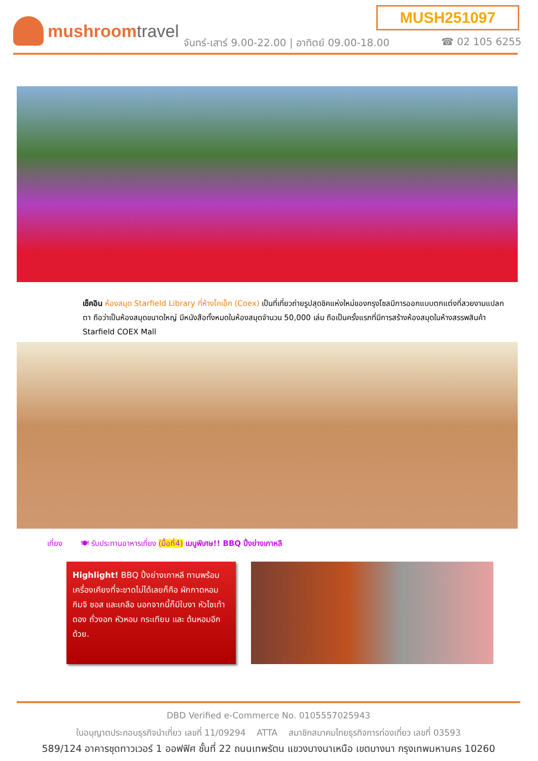MUSH251097
mushroomtravel
จันทร์-เสาร์ 9.00-22.00 | อาทิตย์ 09.00-18.00
☎ 02 105 6255
เช็คอิน ห้องสมุด Starfield Library ที่ห้างโคเอ็ก (Coex) เป็นที่เที่ยวถ่ายรูปสุดชิคแห่งใหม่ของกรุงโซลมีการออกแบบตกแต่งที่สวยงามแปลกตา ถือว่าเป็นห้องสมุดขนาดใหญ่ มีหนังสือทั้งหมดในห้องสมุดจำนวน 50,000 เล่ม ถือเป็นครั้งแรกที่มีการสร้างห้องสมุดในห้างสรรพสินค้า Starfield COEX Mall
เที่ยง 🍽 รับประทานอาหารเที่ยง (มื้อที่4) เมนูพิเศษ!! BBQ ปิ้งย่างเกาหลี
Highlight! BBQ ปิ้งย่างเกาหลี ทานพร้อมเครื่องเคียงที่จะขาดไม่ได้เลยก็คือ ผักกาดหอม กิมจิ ซอส และเกลือ นอกจากนี้ก็มีใบงา หัวไชเท้าดอง ถั่วงอก หัวหอม กระเทียม และ ต้นหอมอีกด้วย.
DBD Verified e-Commerce No. 0105557025943
ใบอนุญาตประกอบธุรกิจนำเที่ยว เลขที่ 11/09294 ATTA สมาชิกสมาคมไทยธุรกิจการท่องเที่ยว เลขที่ 03593
589/124 อาคารชุดทาวเวอร์ 1 ออฟฟิศ ชั้นที่ 22 ถนนเทพรัตน แขวงบางนาเหนือ เขตบางนา กรุงเทพมหานคร 10260